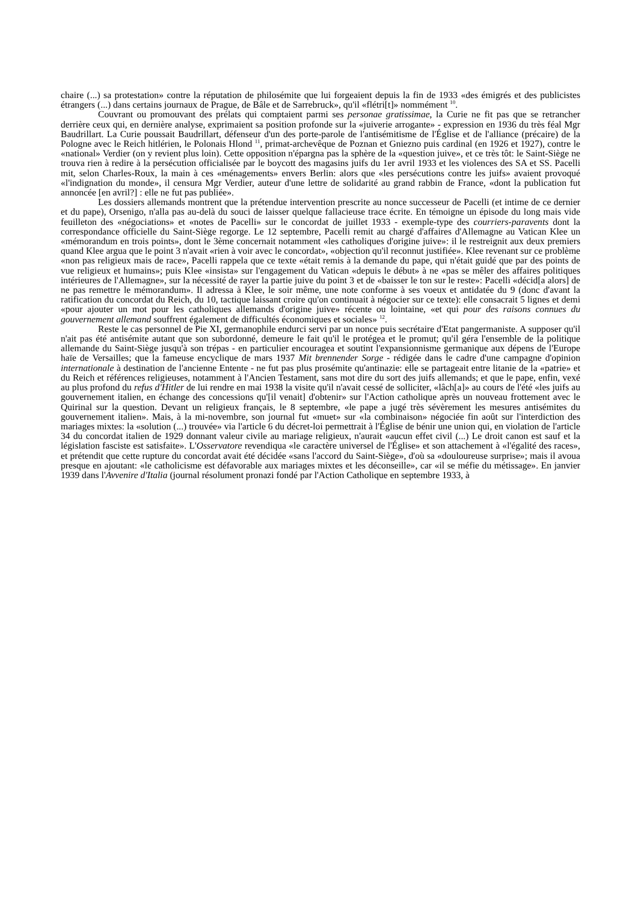chaire (...) sa protestation» contre la réputation de philosémite que lui forgeaient depuis la fin de 1933 «des émigrés et des publicistes étrangers (...) dans certains journaux de Prague, de Bâle et de Sarrebruck», qu'il «flétri[t]» nommément <sup>10</sup>.
Couvrant ou promouvant des prélats qui comptaient parmi ses personae gratissimae, la Curie ne fit pas que se retrancher derrière ceux qui, en dernière analyse, exprimaient sa position profonde sur la «juiverie arrogante» - expression en 1936 du très féal Mgr Baudrillart. La Curie poussait Baudrillart, défenseur d'un des porte-parole de l'antisémitisme de l'Église et de l'alliance (précaire) de la Pologne avec le Reich hitlérien, le Polonais Hlond <sup>11</sup>, primat-archevêque de Poznan et Gniezno puis cardinal (en 1926 et 1927), contre le «national» Verdier (on y revient plus loin). Cette opposition n'épargna pas la sphère de la «question juive», et ce très tôt: le Saint-Siège ne trouva rien à redire à la persécution officialisée par le boycott des magasins juifs du 1er avril 1933 et les violences des SA et SS. Pacelli mit, selon Charles-Roux, la main à ces «ménagements» envers Berlin: alors que «les persécutions contre les juifs» avaient provoqué «l'indignation du monde», il censura Mgr Verdier, auteur d'une lettre de solidarité au grand rabbin de France, «dont la publication fut annoncée [en avril?] : elle ne fut pas publiée».
Les dossiers allemands montrent que la prétendue intervention prescrite au nonce successeur de Pacelli (et intime de ce dernier et du pape), Orsenigo, n'alla pas au-delà du souci de laisser quelque fallacieuse trace écrite. En témoigne un épisode du long mais vide feuilleton des «négociations» et «notes de Pacelli» sur le concordat de juillet 1933 - exemple-type des courriers-paravents dont la correspondance officielle du Saint-Siège regorge. Le 12 septembre, Pacelli remit au chargé d'affaires d'Allemagne au Vatican Klee un «mémorandum en trois points», dont le 3ème concernait notamment «les catholiques d'origine juive»: il le restreignit aux deux premiers quand Klee argua que le point 3 n'avait «rien à voir avec le concordat», «objection qu'il reconnut justifiée». Klee revenant sur ce problème «non pas religieux mais de race», Pacelli rappela que ce texte «était remis à la demande du pape, qui n'était guidé que par des points de vue religieux et humains»; puis Klee «insista» sur l'engagement du Vatican «depuis le début» à ne «pas se mêler des affaires politiques intérieures de l'Allemagne», sur la nécessité de rayer la partie juive du point 3 et de «baisser le ton sur le reste»: Pacelli «décid[a alors] de ne pas remettre le mémorandum». Il adressa à Klee, le soir même, une note conforme à ses voeux et antidatée du 9 (donc d'avant la ratification du concordat du Reich, du 10, tactique laissant croire qu'on continuait à négocier sur ce texte): elle consacrait 5 lignes et demi «pour ajouter un mot pour les catholiques allemands d'origine juive» récente ou lointaine, «et qui pour des raisons connues du gouvernement allemand souffrent également de difficultés économiques et sociales» <sup>12</sup>.
Reste le cas personnel de Pie XI, germanophile endurci servi par un nonce puis secrétaire d'Etat pangermaniste. A supposer qu'il n'ait pas été antisémite autant que son subordonné, demeure le fait qu'il le protégea et le promut; qu'il géra l'ensemble de la politique allemande du Saint-Siège jusqu'à son trépas - en particulier encouragea et soutint l'expansionnisme germanique aux dépens de l'Europe haïe de Versailles; que la fameuse encyclique de mars 1937 Mit brennender Sorge - rédigée dans le cadre d'une campagne d'opinion internationale à destination de l'ancienne Entente - ne fut pas plus prosémite qu'antinazie: elle se partageait entre litanie de la «patrie» et du Reich et références religieuses, notamment à l'Ancien Testament, sans mot dire du sort des juifs allemands; et que le pape, enfin, vexé au plus profond du refus d'Hitler de lui rendre en mai 1938 la visite qu'il n'avait cessé de solliciter, «lâch[a]» au cours de l'été «les juifs au gouvernement italien, en échange des concessions qu'[il venait] d'obtenir» sur l'Action catholique après un nouveau frottement avec le Quirinal sur la question. Devant un religieux français, le 8 septembre, «le pape a jugé très sévèrement les mesures antisémites du gouvernement italien». Mais, à la mi-novembre, son journal fut «muet» sur «la combinaison» négociée fin août sur l'interdiction des mariages mixtes: la «solution (...) trouvée» via l'article 6 du décret-loi permettrait à l'Église de bénir une union qui, en violation de l'article 34 du concordat italien de 1929 donnant valeur civile au mariage religieux, n'aurait «aucun effet civil (...) Le droit canon est sauf et la législation fasciste est satisfaite». L'Osservatore revendiqua «le caractère universel de l'Église» et son attachement à «l'égalité des races», et prétendit que cette rupture du concordat avait été décidée «sans l'accord du Saint-Siège», d'où sa «douloureuse surprise»; mais il avoua presque en ajoutant: «le catholicisme est défavorable aux mariages mixtes et les déconseille», car «il se méfie du métissage». En janvier 1939 dans l'Avvenire d'Italia (journal résolument pronazi fondé par l'Action Catholique en septembre 1933, à